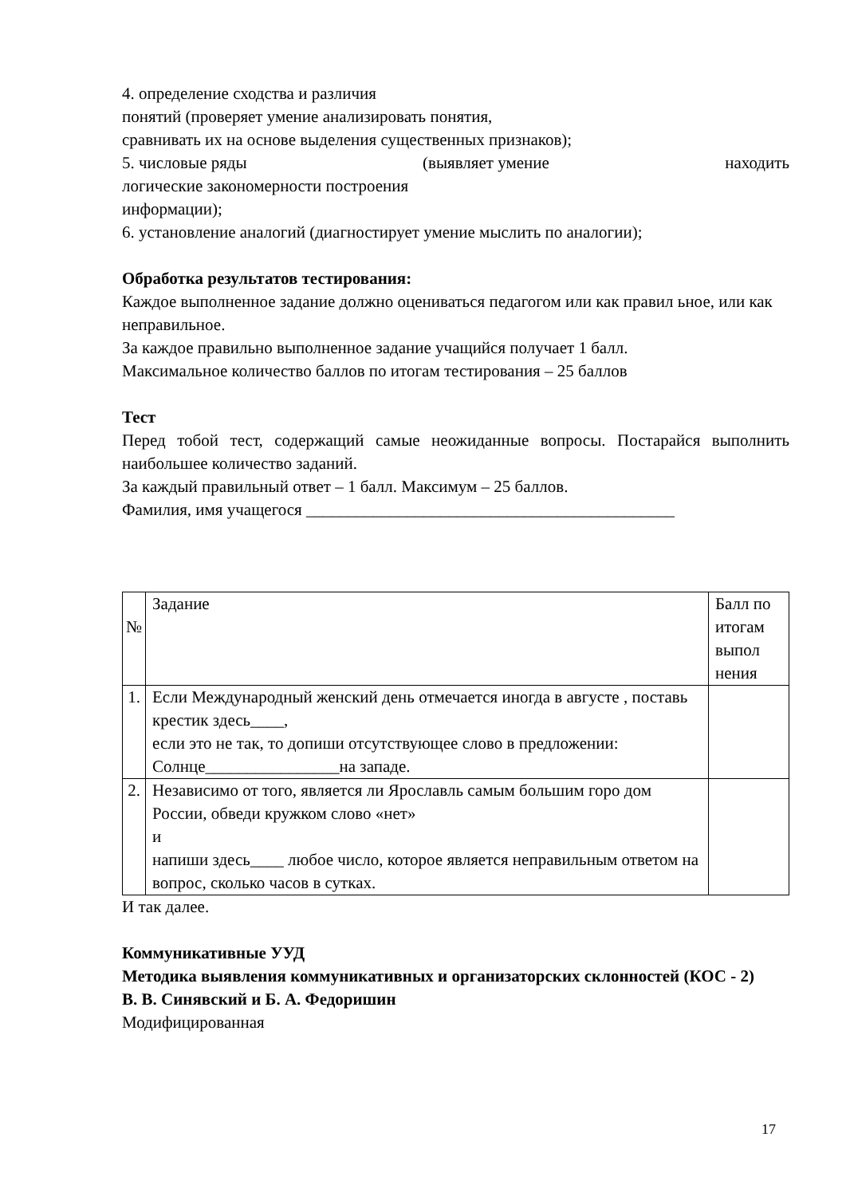4. определение сходства и различия
понятий (проверяет умение анализировать понятия,
сравнивать их на основе выделения существенных признаков);
5. числовые ряды (выявляет умение находить
логические закономерности построения
информации);
6. установление аналогий (диагностирует умение мыслить по аналогии);
Обработка результатов тестирования:
Каждое выполненное задание должно оцениваться педагогом или как правил ьное, или как неправильное.
За каждое правильно выполненное задание учащийся получает 1 балл.
Максимальное количество баллов по итогам тестирования – 25 баллов
Тест
Перед тобой тест, содержащий самые неожиданные вопросы. Постарайся выполнить наибольшее количество заданий.
За каждый правильный ответ – 1 балл. Максимум – 25 баллов.
Фамилия, имя учащегося ____________________________________________
| № | Задание | Балл по итогам выпол нения |
| 1. | Если Международный женский день отмечается иногда в августе , поставь крестик здесь____, если это не так, то допиши отсутствующее слово в предложении: Солнце________________на западе. | |
| 2. | Независимо от того, является ли Ярославль самым большим горо дом России, обведи кружком слово «нет» и напиши здесь____ любое число, которое является неправильным ответом на вопрос, сколько часов в сутках. | |
И так далее.
Коммуникативные УУД
Методика выявления коммуникативных и организаторских склонностей (КОС - 2)
В. В. Синявский и Б. А. Федоришин
Модифицированная
17